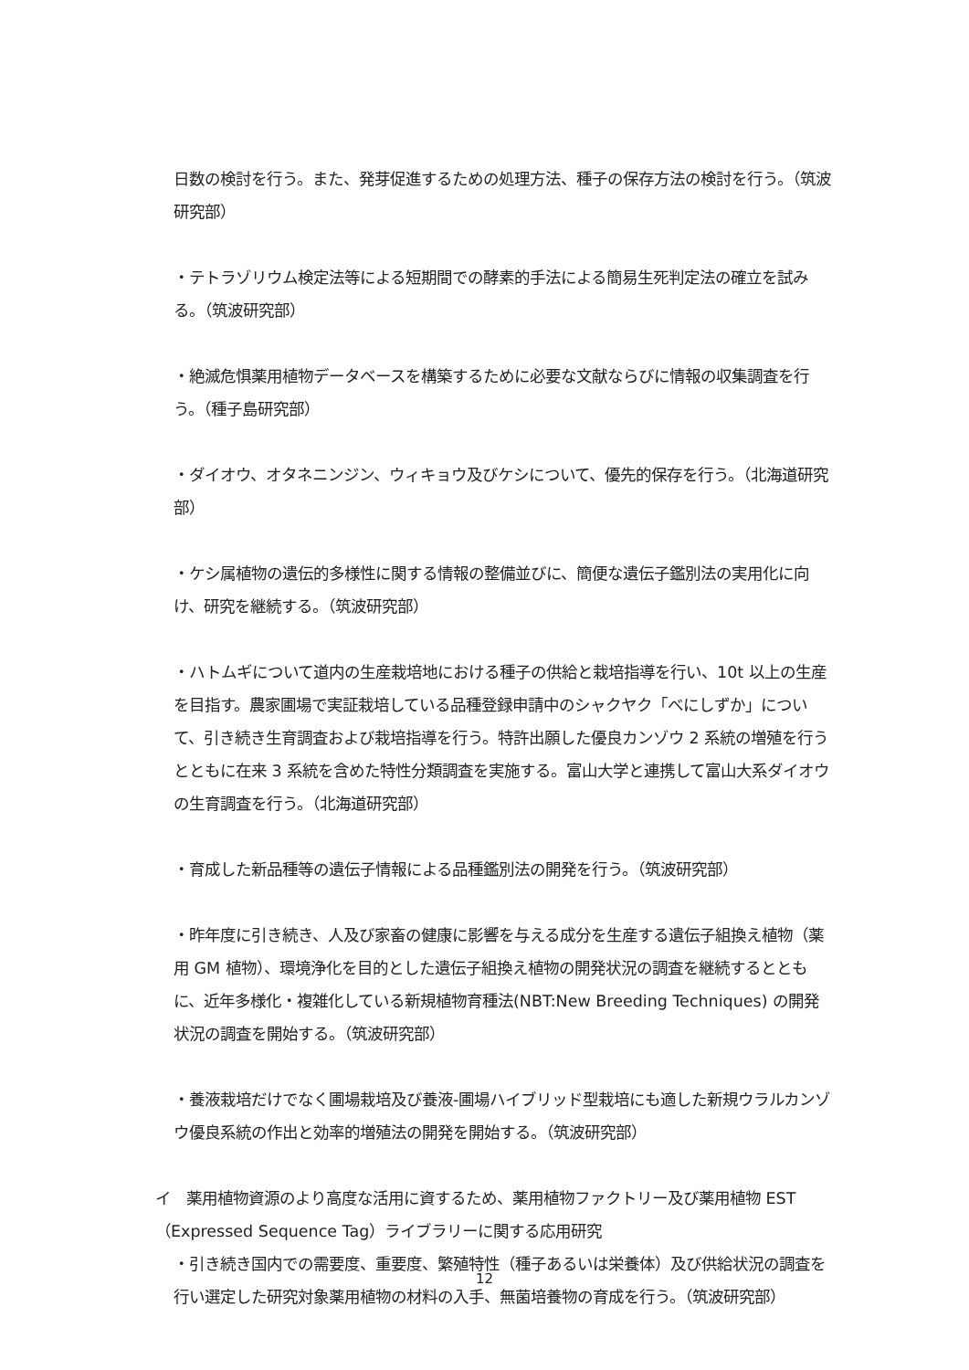日数の検討を行う。また、発芽促進するための処理方法、種子の保存方法の検討を行う。（筑波研究部）
・テトラゾリウム検定法等による短期間での酵素的手法による簡易生死判定法の確立を試みる。（筑波研究部）
・絶滅危惧薬用植物データベースを構築するために必要な文献ならびに情報の収集調査を行う。（種子島研究部）
・ダイオウ、オタネニンジン、ウィキョウ及びケシについて、優先的保存を行う。（北海道研究部）
・ケシ属植物の遺伝的多様性に関する情報の整備並びに、簡便な遺伝子鑑別法の実用化に向け、研究を継続する。（筑波研究部）
・ハトムギについて道内の生産栽培地における種子の供給と栽培指導を行い、10t 以上の生産を目指す。農家圃場で実証栽培している品種登録申請中のシャクヤク「べにしずか」について、引き続き生育調査および栽培指導を行う。特許出願した優良カンゾウ 2 系統の増殖を行うとともに在来 3 系統を含めた特性分類調査を実施する。富山大学と連携して富山大系ダイオウの生育調査を行う。（北海道研究部）
・育成した新品種等の遺伝子情報による品種鑑別法の開発を行う。（筑波研究部）
・昨年度に引き続き、人及び家畜の健康に影響を与える成分を生産する遺伝子組換え植物（薬用 GM 植物）、環境浄化を目的とした遺伝子組換え植物の開発状況の調査を継続するとともに、近年多様化・複雑化している新規植物育種法(NBT:New Breeding Techniques) の開発状況の調査を開始する。（筑波研究部）
・養液栽培だけでなく圃場栽培及び養液-圃場ハイブリッド型栽培にも適した新規ウラルカンゾウ優良系統の作出と効率的増殖法の開発を開始する。（筑波研究部）
イ　薬用植物資源のより高度な活用に資するため、薬用植物ファクトリー及び薬用植物 EST（Expressed Sequence Tag）ライブラリーに関する応用研究
・引き続き国内での需要度、重要度、繁殖特性（種子あるいは栄養体）及び供給状況の調査を行い選定した研究対象薬用植物の材料の入手、無菌培養物の育成を行う。（筑波研究部）
12